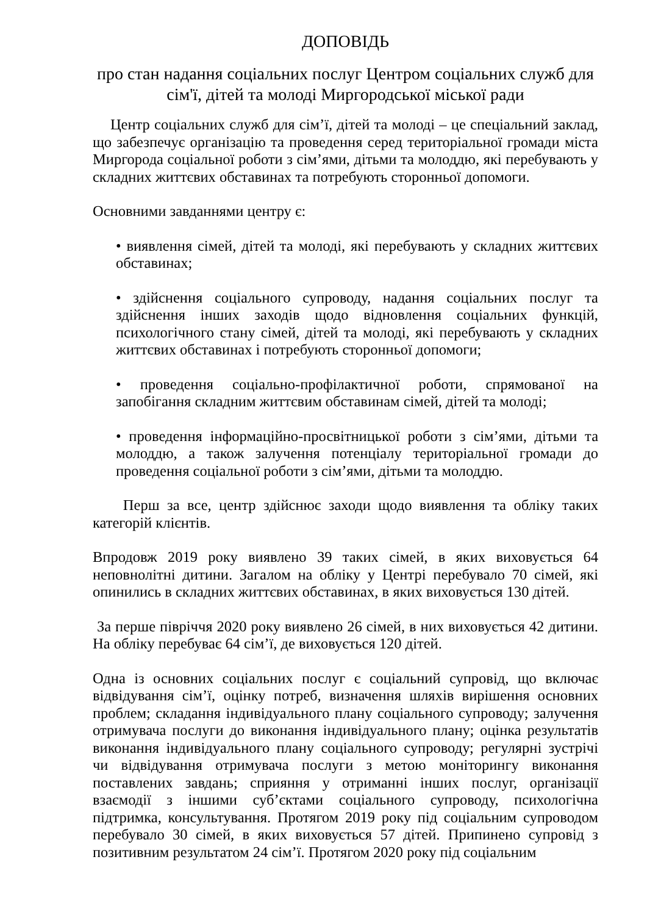ДОПОВІДЬ
про стан надання соціальних послуг Центром соціальних служб для сім'ї, дітей та молоді Миргородської міської ради
Центр соціальних служб для сім’ї, дітей та молоді – це спеціальний заклад, що забезпечує організацію та проведення серед територіальної громади міста Миргорода соціальної роботи з сім’ями, дітьми та молоддю, які перебувають у складних життєвих обставинах та потребують сторонньої допомоги.
Основними завданнями центру є:
• виявлення сімей, дітей та молоді, які перебувають у складних життєвих обставинах;
• здійснення соціального супроводу, надання соціальних послуг та здійснення інших заходів щодо відновлення соціальних функцій, психологічного стану сімей, дітей та молоді, які перебувають у складних життєвих обставинах і потребують сторонньої допомоги;
• проведення соціально-профілактичної роботи, спрямованої на запобігання складним життєвим обставинам сімей, дітей та молоді;
• проведення інформаційно-просвітницької роботи з сім’ями, дітьми та молоддю, а також залучення потенціалу територіальної громади до проведення соціальної роботи з сім’ями, дітьми та молоддю.
Перш за все, центр здійснює заходи щодо виявлення та обліку таких категорій клієнтів.
Впродовж 2019 року виявлено 39 таких сімей, в яких виховується 64 неповнолітні дитини. Загалом на обліку у Центрі перебувало 70 сімей, які опинились в складних життєвих обставинах, в яких виховується 130 дітей.
За перше півріччя 2020 року виявлено 26 сімей, в них виховується 42 дитини. На обліку перебуває 64 сім’ї, де виховується 120 дітей.
Одна із основних соціальних послуг є соціальний супровід, що включає відвідування сім’ї, оцінку потреб, визначення шляхів вирішення основних проблем; складання індивідуального плану соціального супроводу; залучення отримувача послуги до виконання індивідуального плану; оцінка результатів виконання індивідуального плану соціального супроводу; регулярні зустрічі чи відвідування отримувача послуги з метою моніторингу виконання поставлених завдань; сприяння у отриманні інших послуг, організації взаємодії з іншими суб’єктами соціального супроводу, психологічна підтримка, консультування. Протягом 2019 року під соціальним супроводом перебувало 30 сімей, в яких виховується 57 дітей. Припинено супровід з позитивним результатом 24 сім’ї. Протягом 2020 року під соціальним